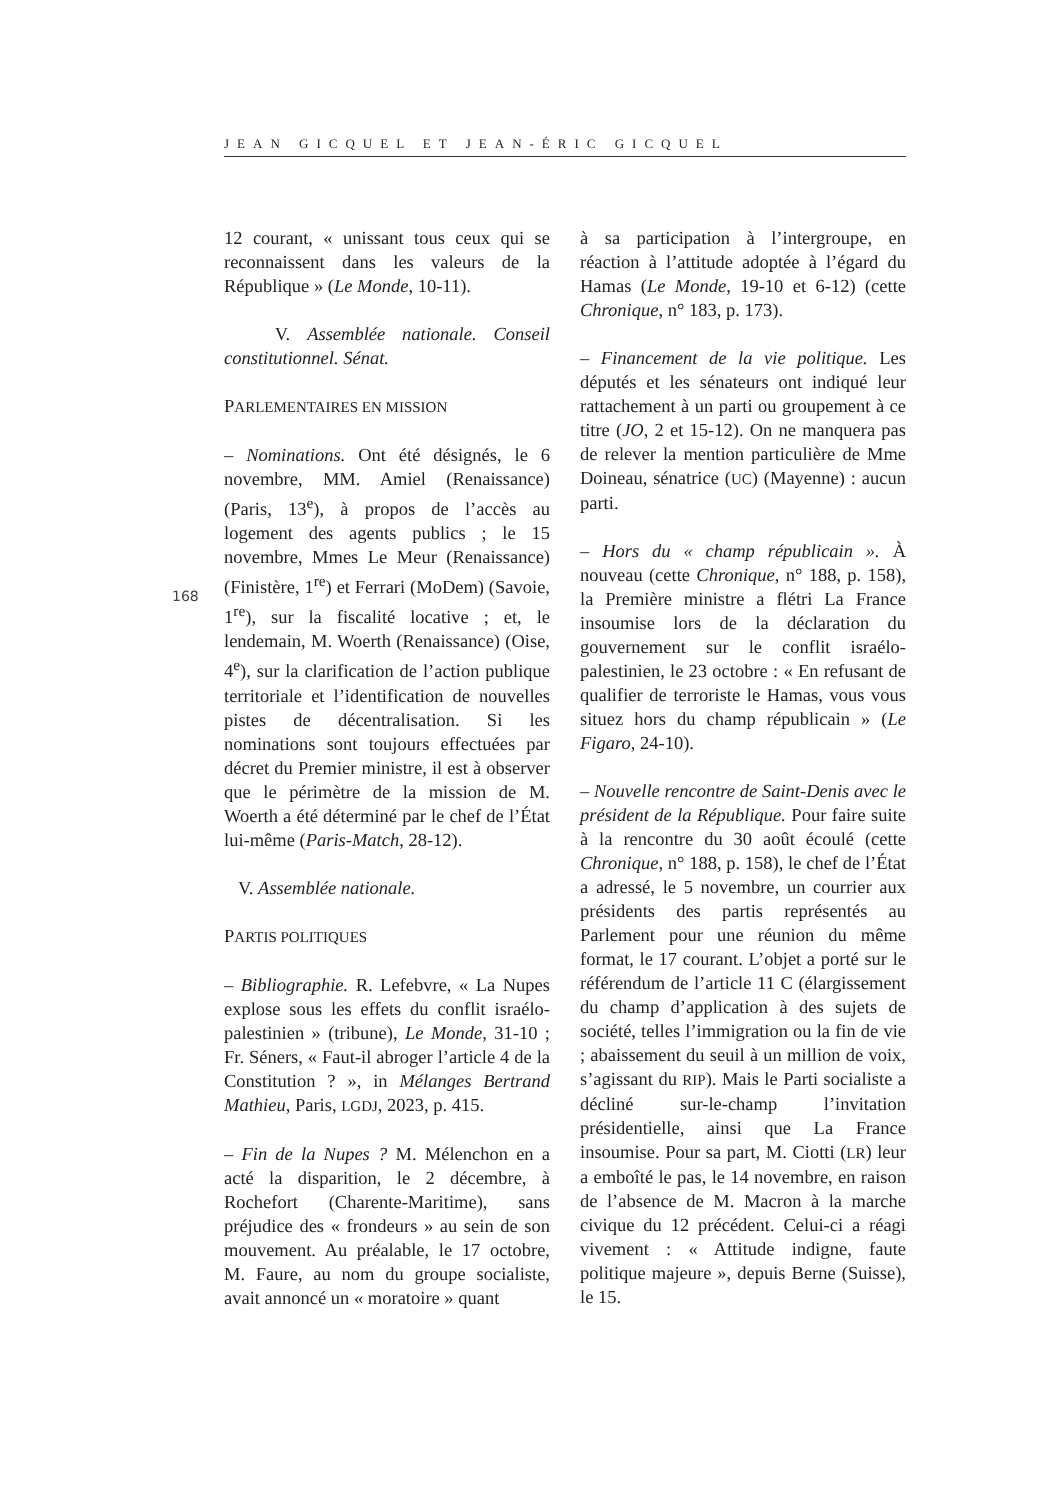JEAN GICQUEL ET JEAN-ÉRIC GICQUEL
168
12 courant, « unissant tous ceux qui se reconnaissent dans les valeurs de la République » (Le Monde, 10-11).
V. Assemblée nationale. Conseil constitutionnel. Sénat.
PARLEMENTAIRES EN MISSION
– Nominations. Ont été désignés, le 6 novembre, MM. Amiel (Renaissance) (Paris, 13<sup>e</sup>), à propos de l’accès au logement des agents publics ; le 15 novembre, Mmes Le Meur (Renaissance) (Finistère, 1<sup>re</sup>) et Ferrari (MoDem) (Savoie, 1<sup>re</sup>), sur la fiscalité locative ; et, le lendemain, M. Woerth (Renaissance) (Oise, 4<sup>e</sup>), sur la clarification de l’action publique territoriale et l’identification de nouvelles pistes de décentralisation. Si les nominations sont toujours effectuées par décret du Premier ministre, il est à observer que le périmètre de la mission de M. Woerth a été déterminé par le chef de l’État lui-même (Paris-Match, 28-12).
V. Assemblée nationale.
PARTIS POLITIQUES
– Bibliographie. R. Lefebvre, « La Nupes explose sous les effets du conflit israélo-palestinien » (tribune), Le Monde, 31-10 ; Fr. Séners, « Faut-il abroger l’article 4 de la Constitution ? », in Mélanges Bertrand Mathieu, Paris, LGDJ, 2023, p. 415.
– Fin de la Nupes ? M. Mélenchon en a acté la disparition, le 2 décembre, à Rochefort (Charente-Maritime), sans préjudice des « frondeurs » au sein de son mouvement. Au préalable, le 17 octobre, M. Faure, au nom du groupe socialiste, avait annoncé un « moratoire » quant
à sa participation à l’intergroupe, en réaction à l’attitude adoptée à l’égard du Hamas (Le Monde, 19-10 et 6-12) (cette Chronique, n° 183, p. 173).
– Financement de la vie politique. Les députés et les sénateurs ont indiqué leur rattachement à un parti ou groupement à ce titre (JO, 2 et 15-12). On ne manquera pas de relever la mention particulière de Mme Doineau, sénatrice (UC) (Mayenne) : aucun parti.
– Hors du « champ républicain ». À nouveau (cette Chronique, n° 188, p. 158), la Première ministre a flétri La France insoumise lors de la déclaration du gouvernement sur le conflit israélo-palestinien, le 23 octobre : « En refusant de qualifier de terroriste le Hamas, vous vous situez hors du champ républicain » (Le Figaro, 24-10).
– Nouvelle rencontre de Saint-Denis avec le président de la République. Pour faire suite à la rencontre du 30 août écoulé (cette Chronique, n° 188, p. 158), le chef de l’État a adressé, le 5 novembre, un courrier aux présidents des partis représentés au Parlement pour une réunion du même format, le 17 courant. L’objet a porté sur le référendum de l’article 11 C (élargissement du champ d’application à des sujets de société, telles l’immigration ou la fin de vie ; abaissement du seuil à un million de voix, s’agissant du RIP). Mais le Parti socialiste a décliné sur-le-champ l’invitation présidentielle, ainsi que La France insoumise. Pour sa part, M. Ciotti (LR) leur a emboîté le pas, le 14 novembre, en raison de l’absence de M. Macron à la marche civique du 12 précédent. Celui-ci a réagi vivement : « Attitude indigne, faute politique majeure », depuis Berne (Suisse), le 15.